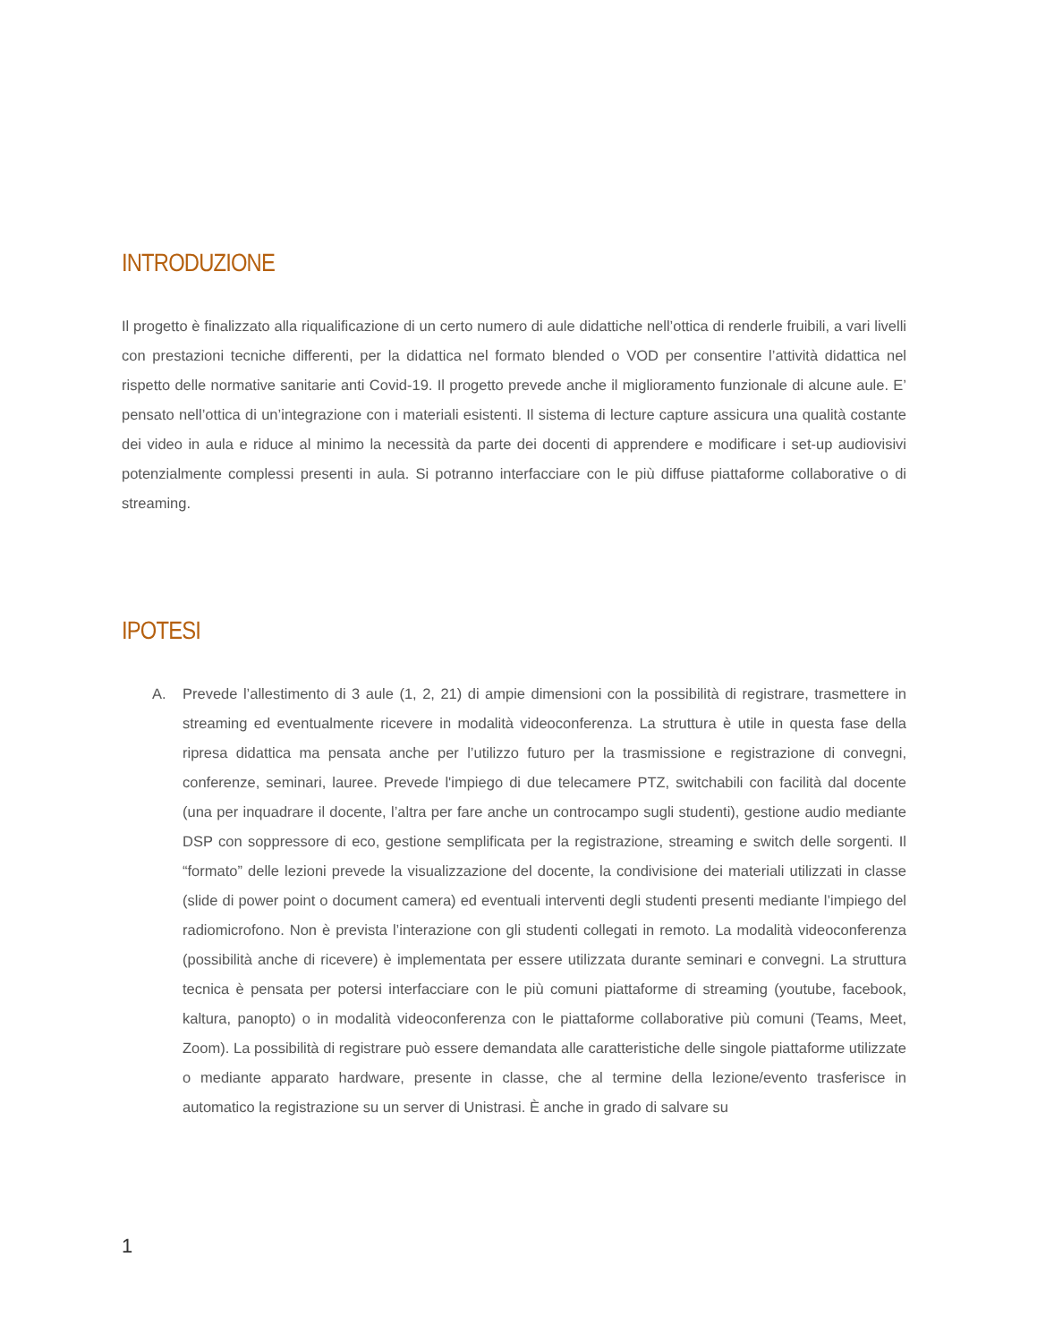INTRODUZIONE
Il progetto è finalizzato alla riqualificazione di un certo numero di aule didattiche nell’ottica di renderle fruibili, a vari livelli con prestazioni tecniche differenti, per la didattica nel formato blended o VOD per consentire l’attività didattica nel rispetto delle normative sanitarie anti Covid-19. Il progetto prevede anche il miglioramento funzionale di alcune aule. E’ pensato nell’ottica di un’integrazione con i materiali esistenti. Il sistema di lecture capture assicura una qualità costante dei video in aula e riduce al minimo la necessità da parte dei docenti di apprendere e modificare i set-up audiovisivi potenzialmente complessi presenti in aula. Si potranno interfacciare con le più diffuse piattaforme collaborative o di streaming.
IPOTESI
A. Prevede l’allestimento di 3 aule (1, 2, 21) di ampie dimensioni con la possibilità di registrare, trasmettere in streaming ed eventualmente ricevere in modalità videoconferenza. La struttura è utile in questa fase della ripresa didattica ma pensata anche per l’utilizzo futuro per la trasmissione e registrazione di convegni, conferenze, seminari, lauree. Prevede l'impiego di due telecamere PTZ, switchabili con facilità dal docente (una per inquadrare il docente, l’altra per fare anche un controcampo sugli studenti), gestione audio mediante DSP con soppressore di eco, gestione semplificata per la registrazione, streaming e switch delle sorgenti. Il “formato” delle lezioni prevede la visualizzazione del docente, la condivisione dei materiali utilizzati in classe (slide di power point o document camera) ed eventuali interventi degli studenti presenti mediante l’impiego del radiomicrofono. Non è prevista l’interazione con gli studenti collegati in remoto. La modalità videoconferenza (possibilità anche di ricevere) è implementata per essere utilizzata durante seminari e convegni. La struttura tecnica è pensata per potersi interfacciare con le più comuni piattaforme di streaming (youtube, facebook, kaltura, panopto) o in modalità videoconferenza con le piattaforme collaborative più comuni (Teams, Meet, Zoom). La possibilità di registrare può essere demandata alle caratteristiche delle singole piattaforme utilizzate o mediante apparato hardware, presente in classe, che al termine della lezione/evento trasferisce in automatico la registrazione su un server di Unistrasi. È anche in grado di salvare su
1